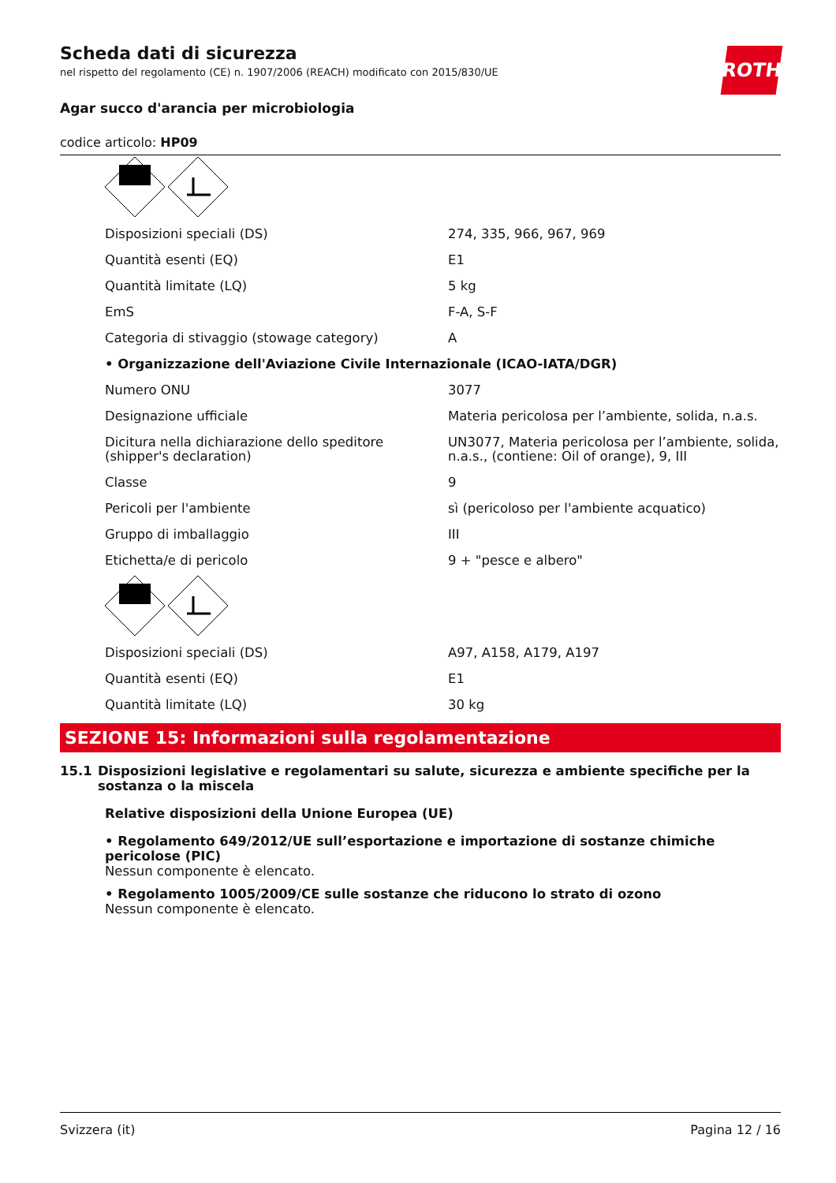ROTH
Scheda dati di sicurezza
nel rispetto del regolamento (CE) n. 1907/2006 (REACH) modificato con 2015/830/UE
Agar succo d'arancia per microbiologia
codice articolo: HP09
| Disposizioni speciali (DS) | 274, 335, 966, 967, 969 |
| Quantità esenti (EQ) | E1 |
| Quantità limitate (LQ) | 5 kg |
| EmS | F-A, S-F |
| Categoria di stivaggio (stowage category) | A |
| • Organizzazione dell'Aviazione Civile Internazionale (ICAO-IATA/DGR) | |
| Numero ONU | 3077 |
| Designazione ufficiale | Materia pericolosa per l’ambiente, solida, n.a.s. |
| Dicitura nella dichiarazione dello speditore (shipper's declaration) | UN3077, Materia pericolosa per l’ambiente, solida, n.a.s., (contiene: Oil of orange), 9, III |
| Classe | 9 |
| Pericoli per l'ambiente | sì (pericoloso per l'ambiente acquatico) |
| Gruppo di imballaggio | III |
| Etichetta/e di pericolo | 9 + "pesce e albero" |
| Disposizioni speciali (DS) | A97, A158, A179, A197 |
| Quantità esenti (EQ) | E1 |
| Quantità limitate (LQ) | 30 kg |
SEZIONE 15: Informazioni sulla regolamentazione
15.1 Disposizioni legislative e regolamentari su salute, sicurezza e ambiente specifiche per la sostanza o la miscela
Relative disposizioni della Unione Europea (UE)
• Regolamento 649/2012/UE sull’esportazione e importazione di sostanze chimiche pericolose (PIC)
Nessun componente è elencato.
• Regolamento 1005/2009/CE sulle sostanze che riducono lo strato di ozono
Nessun componente è elencato.
Svizzera (it) Pagina 12 / 16